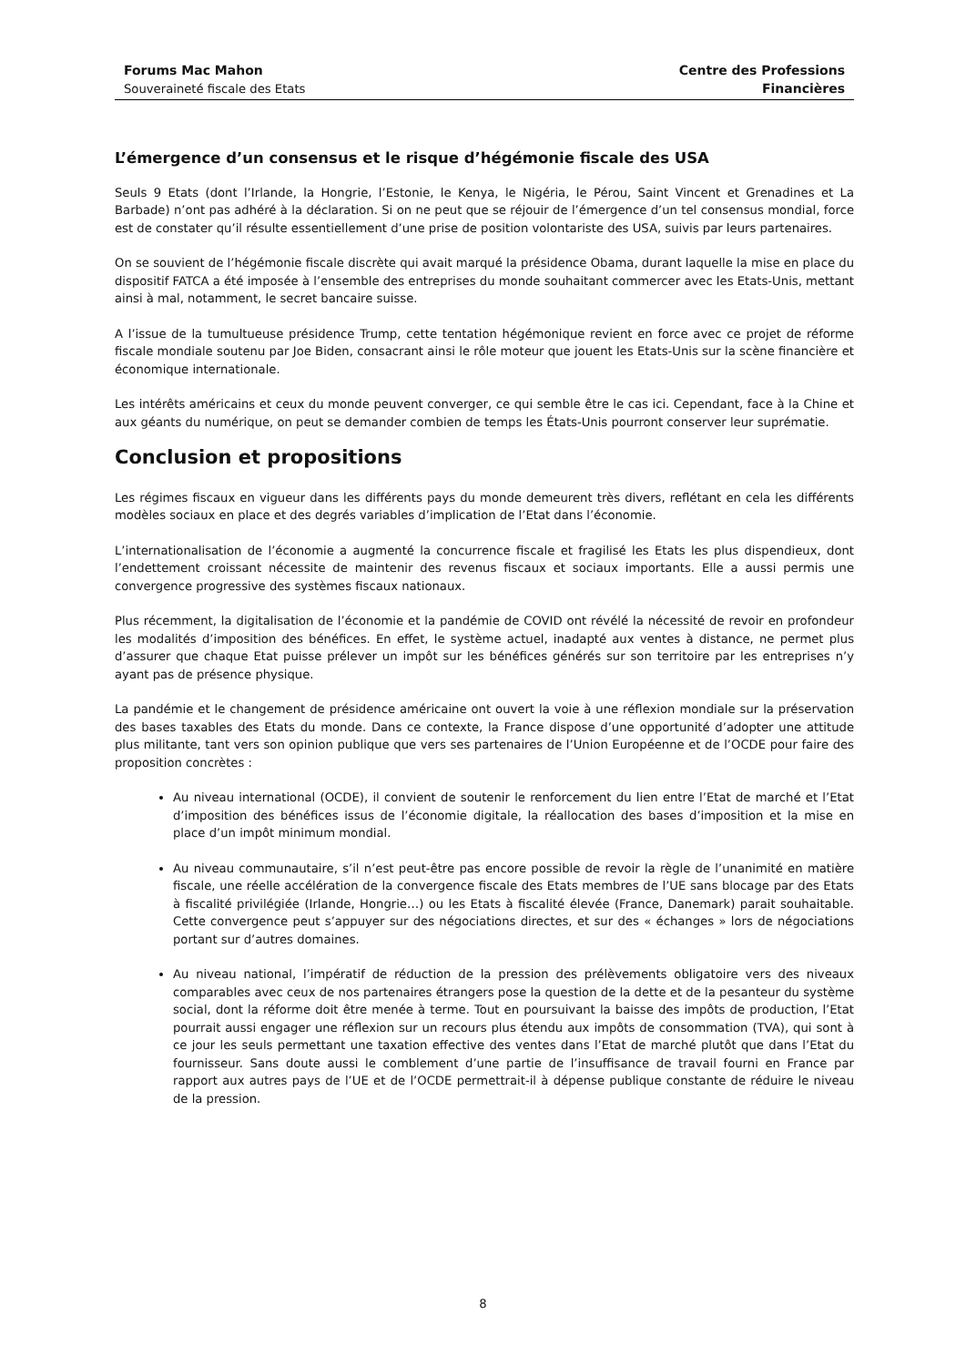Forums Mac Mahon
Souveraineté fiscale des Etats
Centre des Professions
Financières
L’émergence d’un consensus et le risque d’hégémonie fiscale des USA
Seuls 9 Etats (dont l’Irlande, la Hongrie, l’Estonie, le Kenya, le Nigéria, le Pérou, Saint Vincent et Grenadines et La Barbade) n’ont pas adhéré à la déclaration. Si on ne peut que se réjouir de l’émergence d’un tel consensus mondial, force est de constater qu’il résulte essentiellement d’une prise de position volontariste des USA, suivis par leurs partenaires.
On se souvient de l’hégémonie fiscale discrète qui avait marqué la présidence Obama, durant laquelle la mise en place du dispositif FATCA a été imposée à l’ensemble des entreprises du monde souhaitant commercer avec les Etats-Unis, mettant ainsi à mal, notamment, le secret bancaire suisse.
A l’issue de la tumultueuse présidence Trump, cette tentation hégémonique revient en force avec ce projet de réforme fiscale mondiale soutenu par Joe Biden, consacrant ainsi le rôle moteur que jouent les Etats-Unis sur la scène financière et économique internationale.
Les intérêts américains et ceux du monde peuvent converger, ce qui semble être le cas ici. Cependant, face à la Chine et aux géants du numérique, on peut se demander combien de temps les États-Unis pourront conserver leur suprématie.
Conclusion et propositions
Les régimes fiscaux en vigueur dans les différents pays du monde demeurent très divers, reflétant en cela les différents modèles sociaux en place et des degrés variables d’implication de l’Etat dans l’économie.
L’internationalisation de l’économie a augmenté la concurrence fiscale et fragilisé les Etats les plus dispendieux, dont l’endettement croissant nécessite de maintenir des revenus fiscaux et sociaux importants. Elle a aussi permis une convergence progressive des systèmes fiscaux nationaux.
Plus récemment, la digitalisation de l’économie et la pandémie de COVID ont révélé la nécessité de revoir en profondeur les modalités d’imposition des bénéfices. En effet, le système actuel, inadapté aux ventes à distance, ne permet plus d’assurer que chaque Etat puisse prélever un impôt sur les bénéfices générés sur son territoire par les entreprises n’y ayant pas de présence physique.
La pandémie et le changement de présidence américaine ont ouvert la voie à une réflexion mondiale sur la préservation des bases taxables des Etats du monde. Dans ce contexte, la France dispose d’une opportunité d’adopter une attitude plus militante, tant vers son opinion publique que vers ses partenaires de l’Union Européenne et de l’OCDE pour faire des proposition concrètes :
Au niveau international (OCDE), il convient de soutenir le renforcement du lien entre l’Etat de marché et l’Etat d’imposition des bénéfices issus de l’économie digitale, la réallocation des bases d’imposition et la mise en place d’un impôt minimum mondial.
Au niveau communautaire, s’il n’est peut-être pas encore possible de revoir la règle de l’unanimité en matière fiscale, une réelle accélération de la convergence fiscale des Etats membres de l’UE sans blocage par des Etats à fiscalité privilégiée (Irlande, Hongrie…) ou les Etats à fiscalité élevée (France, Danemark) parait souhaitable. Cette convergence peut s’appuyer sur des négociations directes, et sur des « échanges » lors de négociations portant sur d’autres domaines.
Au niveau national, l’impératif de réduction de la pression des prélèvements obligatoire vers des niveaux comparables avec ceux de nos partenaires étrangers pose la question de la dette et de la pesanteur du système social, dont la réforme doit être menée à terme. Tout en poursuivant la baisse des impôts de production, l’Etat pourrait aussi engager une réflexion sur un recours plus étendu aux impôts de consommation (TVA), qui sont à ce jour les seuls permettant une taxation effective des ventes dans l’Etat de marché plutôt que dans l’Etat du fournisseur. Sans doute aussi le comblement d’une partie de l’insuffisance de travail fourni en France par rapport aux autres pays de l’UE et de l’OCDE permettrait-il à dépense publique constante de réduire le niveau de la pression.
8